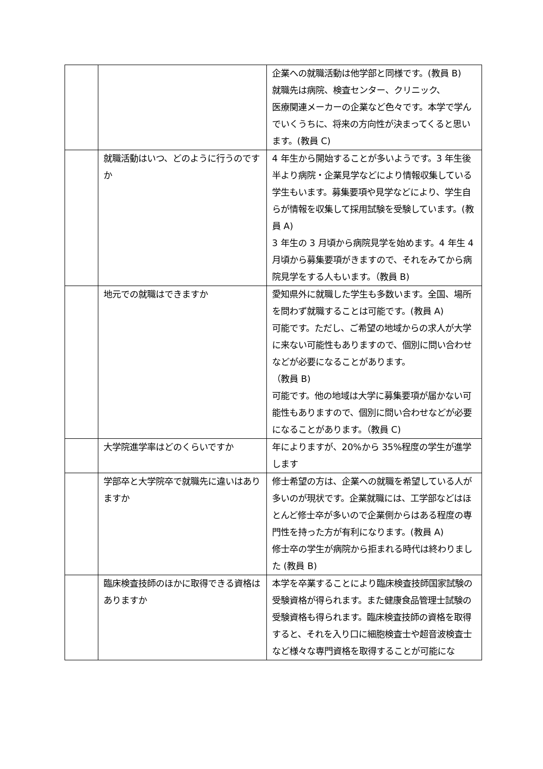| | | 企業への就職活動は他学部と同様です。(教員 B) 就職先は病院、検査センター、クリニック、 医療関連メーカーの企業など色々です。本学で学んでいくうちに、将来の方向性が決まってくると思います。(教員 C) |
| | 就職活動はいつ、どのように行うのですか | 4 年生から開始することが多いようです。3 年生後半より病院・企業見学などにより情報収集している学生もいます。募集要項や見学などにより、学生自らが情報を収集して採用試験を受験しています。(教員 A) 3 年生の 3 月頃から病院見学を始めます。4 年生 4 月頃から募集要項がきますので、それをみてから病院見学をする人もいます。（教員 B) |
| | 地元での就職はできますか | 愛知県外に就職した学生も多数います。全国、場所を問わず就職することは可能です。(教員 A) 可能です。ただし、ご希望の地域からの求人が大学に来ない可能性もありますので、個別に問い合わせなどが必要になることがあります。 （教員 B) 可能です。他の地域は大学に募集要項が届かない可能性もありますので、個別に問い合わせなどが必要になることがあります。（教員 C) |
| | 大学院進学率はどのくらいですか | 年によりますが、20%から 35%程度の学生が進学します |
| | 学部卒と大学院卒で就職先に違いはありますか | 修士希望の方は、企業への就職を希望している人が多いのが現状です。企業就職には、工学部などはほとんど修士卒が多いので企業側からはある程度の専門性を持った方が有利になります。(教員 A) 修士卒の学生が病院から拒まれる時代は終わりました (教員 B) |
| | 臨床検査技師のほかに取得できる資格はありますか | 本学を卒業することにより臨床検査技師国家試験の受験資格が得られます。また健康食品管理士試験の受験資格も得られます。臨床検査技師の資格を取得すると、それを入り口に細胞検査士や超音波検査士など様々な専門資格を取得することが可能にな |